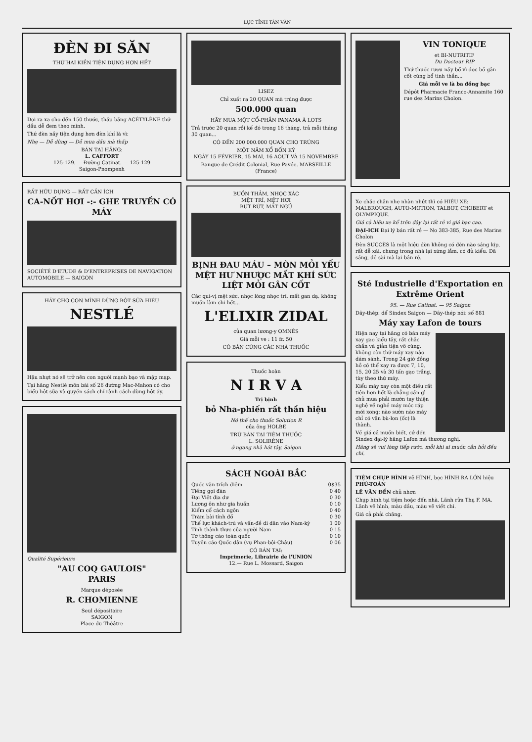LỤC TỈNH TÂN VĂN
ĐÈN ĐI SĂN
THỨ HAI KIỀN TIỆN DỤNG HƠN HẾT
Dọi ra xa cho đến 150 thước, thắp bằng ACÉTYLÈNE thứ dầu dễ đem theo mình.
Thứ đèn nầy tiện dụng hơn đèn khí là vì:
Nhẹ — Dễ dùng — Dễ mua dầu mà thấp
BÁN TẠI HÃNG:
L. CAFFORT
125-129. — Đường Catinat. — 125-129
Saigon-Pnompenh
RẤT HỮU DỤNG — RẤT CẦN ÍCH
CA-NỐT HƠI -:- GHE TRUYỀN CÓ MÁY
SOCIÉTÉ D'ETUDE & D'ENTREPRISES DE NAVIGATION AUTOMOBILE — SAIGON
HÃY CHO CON MÌNH DÙNG BỘT SỮA HIỆU
NESTLÉ
Hậu nhựt nó sẽ trở nên con người mạnh bạo và mập mạp.
Tại hãng Nestlé môn bài số 26 đường Mac-Mahon có cho biểu hột sữa và quyển sách chỉ rành cách dùng hột ấy.
Qualité Supérieure
"AU COQ GAULOIS"
PARIS
Marque déposée
R. CHOMIENNE
Seul dépositaire
SAIGON
Place du Théâtre
LISEZ
Chỉ xuất ra 20 QUAN mà trúng được
500.000 quan
HÃY MUA MỘT CỔ-PHẦN PANAMA À LOTS
Trả trước 20 quan rồi kế đó trong 16 tháng, trả mỗi tháng 30 quan...
CÓ ĐẾN 200 000.000 QUAN CHO TRÚNG
MỘT NĂM XỔ BỐN KỲ
NGÀY 15 FÉVRIER, 15 MAI, 16 AOUT VÀ 15 NOVEMBRE
Banque de Crédit Colonial, Rue Pavée. MARSEILLE (France)
BUỒN THẢM, NHỌC XÁC
MỆT TRÍ, MỆT HƠI
BỨT RỨT, MẤT NGỦ
BỊNH ĐAU MÁU – MÒN MỎI YẾU MỆT HƯ NHƯỢC MẤT KHÍ SỨC LIỆT MỎI GÂN CỐT
Các quí-vị mệt sức, nhọc lòng nhọc trí, mất gan dạ, không muốn làm chi hết...
L'ELIXIR ZIDAL
của quan lương-y OMNÈS
Giá mỗi ve : 11 fr. 50
CÓ BÁN CÙNG CÁC NHÀ THUỐC
Thuốc hoàn
N I R V A
Trị bịnh
bỏ Nha-phiến rất thần hiệu
Nó thế cho thuốc Solution R
của ông HOLBE
TRỮ BÁN TẠI TIỆM THUỐC
L. SOLIRÈNE
ở ngang nhà hát tây, Saigon
SÁCH NGOÀI BẮC
Quốc văn trích diễm 0$35
Tiếng gọi đàn 0 40
Đại Việt địa dư 0 30
Lương ôn như gia huấn 0 10
Kiểm cổ cách ngôn 0 40
Trăm bài tính đố 0 30
Thế lực khách-trú và vấn-đề di dân vào Nam-kỳ 1 00
Tinh thành thực của người Nam 0 15
Tờ thông cáo toàn quốc 0 10
Tuyên cáo Quốc dân (vụ Phan-bội-Châu) 0 06
CÓ BÁN TẠI:
Imprimerie, Librairie de l'UNION
12.— Rue L. Mossard, Saigon
VIN TONIQUE
et BI-NUTRITIF
Du Docteur RIP
Thứ thuốc rượu nầy bổ vì đọc bổ gân cốt cùng bổ tinh thần...
Giá mỗi ve là ba đồng bạc
Dépôt Pharmacie Franco-Annamite 160 rue des Marins Cholon.
Xe chắc chắn nhẹ nhàn nhứt thì có HIỆU XE: MALBROUGH, AUTO-MOTION, TALBOT, CHOBERT et OLYMPIQUE.
Giá cả hiệu xe kể trên đây lại rất rẻ vì giá bạc cao.
ĐẠI-ICH Đại lý bán rất rẻ — No 383-385, Rue des Marins Cholon
Đèn SUCCÈS là một hiệu đèn không có đèn nào sáng kịp, rất dễ xài, chưng trong nhà lại xứng lắm, có đủ kiểu. Đã sáng, dễ sài mà lại bán rẻ.
Sté Industrielle d'Exportation en Extrême Orient
95. — Rue Catinat. — 95 Saigon
Dây-thép: dể Sindex Saigon — Dây-thép nói: số 881
Máy xay Lafon de tours
Hiện nay tại hãng có bán máy xay gạo kiểu tây, rất chắc chắn và giản tiện vô cùng, không còn thứ máy xay nào dám sánh. Trong 24 giờ đồng hồ có thể xay ra được 7, 10, 15, 20 25 và 30 tấn gạo trắng, tùy theo thứ máy.
Kiểu máy xay còn một điều rất tiện hơn hết là chẳng cần gì chủ mua phải mướn tay thiện nghệ về nghề máy móc ráp mới xong; nào sườn nào máy chỉ có vặn bù-lon (ốc) là thành.
Về giá cả muốn biết, cứ đến Sindex đại-lý hãng Lafon mà thương nghị.
Hãng sẽ vui lòng tiếp rước, mỗi khi ai muốn cần hỏi đều chi.
TIỆM CHỤP HÌNH vẽ HÌNH, bọc HÌNH RA LỚN hiệu PHÚ-TOÀN
LÊ VĂN ĐẾN chủ nhơn
Chụp hình tại tiệm hoặc đến nhà. Lãnh rửa Thụ F. MA. Lãnh vẽ hình, màu dầu, màu vẽ viết chì.
Giá cả phải chăng.